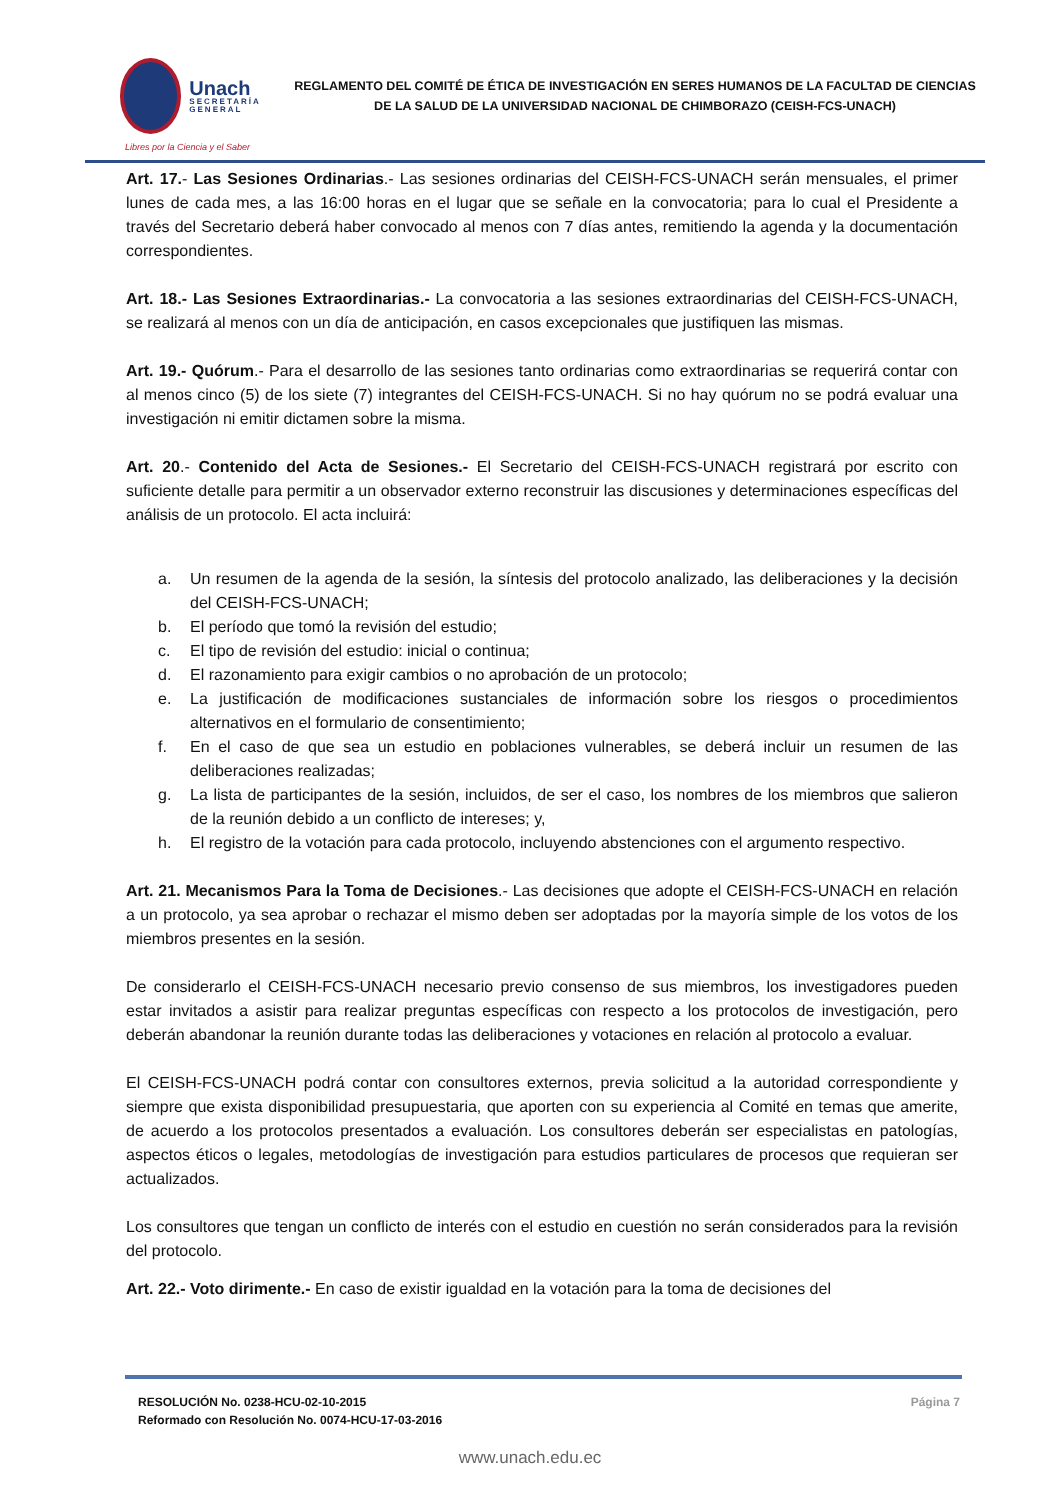Unach
SECRETARÍA GENERAL
REGLAMENTO DEL COMITÉ DE ÉTICA DE INVESTIGACIÓN EN SERES HUMANOS DE LA FACULTAD DE CIENCIAS DE LA SALUD DE LA UNIVERSIDAD NACIONAL DE CHIMBORAZO (CEISH-FCS-UNACH)
Libres por la Ciencia y el Saber
Art. 17.- Las Sesiones Ordinarias.- Las sesiones ordinarias del CEISH-FCS-UNACH serán mensuales, el primer lunes de cada mes, a las 16:00 horas en el lugar que se señale en la convocatoria; para lo cual el Presidente a través del Secretario deberá haber convocado al menos con 7 días antes, remitiendo la agenda y la documentación correspondientes.
Art. 18.- Las Sesiones Extraordinarias.- La convocatoria a las sesiones extraordinarias del CEISH-FCS-UNACH, se realizará al menos con un día de anticipación, en casos excepcionales que justifiquen las mismas.
Art. 19.- Quórum.- Para el desarrollo de las sesiones tanto ordinarias como extraordinarias se requerirá contar con al menos cinco (5) de los siete (7) integrantes del CEISH-FCS-UNACH. Si no hay quórum no se podrá evaluar una investigación ni emitir dictamen sobre la misma.
Art. 20.- Contenido del Acta de Sesiones.- El Secretario del CEISH-FCS-UNACH registrará por escrito con suficiente detalle para permitir a un observador externo reconstruir las discusiones y determinaciones específicas del análisis de un protocolo. El acta incluirá:
a. Un resumen de la agenda de la sesión, la síntesis del protocolo analizado, las deliberaciones y la decisión del CEISH-FCS-UNACH;
b. El período que tomó la revisión del estudio;
c. El tipo de revisión del estudio: inicial o continua;
d. El razonamiento para exigir cambios o no aprobación de un protocolo;
e. La justificación de modificaciones sustanciales de información sobre los riesgos o procedimientos alternativos en el formulario de consentimiento;
f. En el caso de que sea un estudio en poblaciones vulnerables, se deberá incluir un resumen de las deliberaciones realizadas;
g. La lista de participantes de la sesión, incluidos, de ser el caso, los nombres de los miembros que salieron de la reunión debido a un conflicto de intereses; y,
h. El registro de la votación para cada protocolo, incluyendo abstenciones con el argumento respectivo.
Art. 21. Mecanismos Para la Toma de Decisiones.- Las decisiones que adopte el CEISH-FCS-UNACH en relación a un protocolo, ya sea aprobar o rechazar el mismo deben ser adoptadas por la mayoría simple de los votos de los miembros presentes en la sesión.
De considerarlo el CEISH-FCS-UNACH necesario previo consenso de sus miembros, los investigadores pueden estar invitados a asistir para realizar preguntas específicas con respecto a los protocolos de investigación, pero deberán abandonar la reunión durante todas las deliberaciones y votaciones en relación al protocolo a evaluar.
El CEISH-FCS-UNACH podrá contar con consultores externos, previa solicitud a la autoridad correspondiente y siempre que exista disponibilidad presupuestaria, que aporten con su experiencia al Comité en temas que amerite, de acuerdo a los protocolos presentados a evaluación. Los consultores deberán ser especialistas en patologías, aspectos éticos o legales, metodologías de investigación para estudios particulares de procesos que requieran ser actualizados.
Los consultores que tengan un conflicto de interés con el estudio en cuestión no serán considerados para la revisión del protocolo.
Art. 22.- Voto dirimente.- En caso de existir igualdad en la votación para la toma de decisiones del
RESOLUCIÓN No. 0238-HCU-02-10-2015
Reformado con Resolución No. 0074-HCU-17-03-2016
Página 7
www.unach.edu.ec